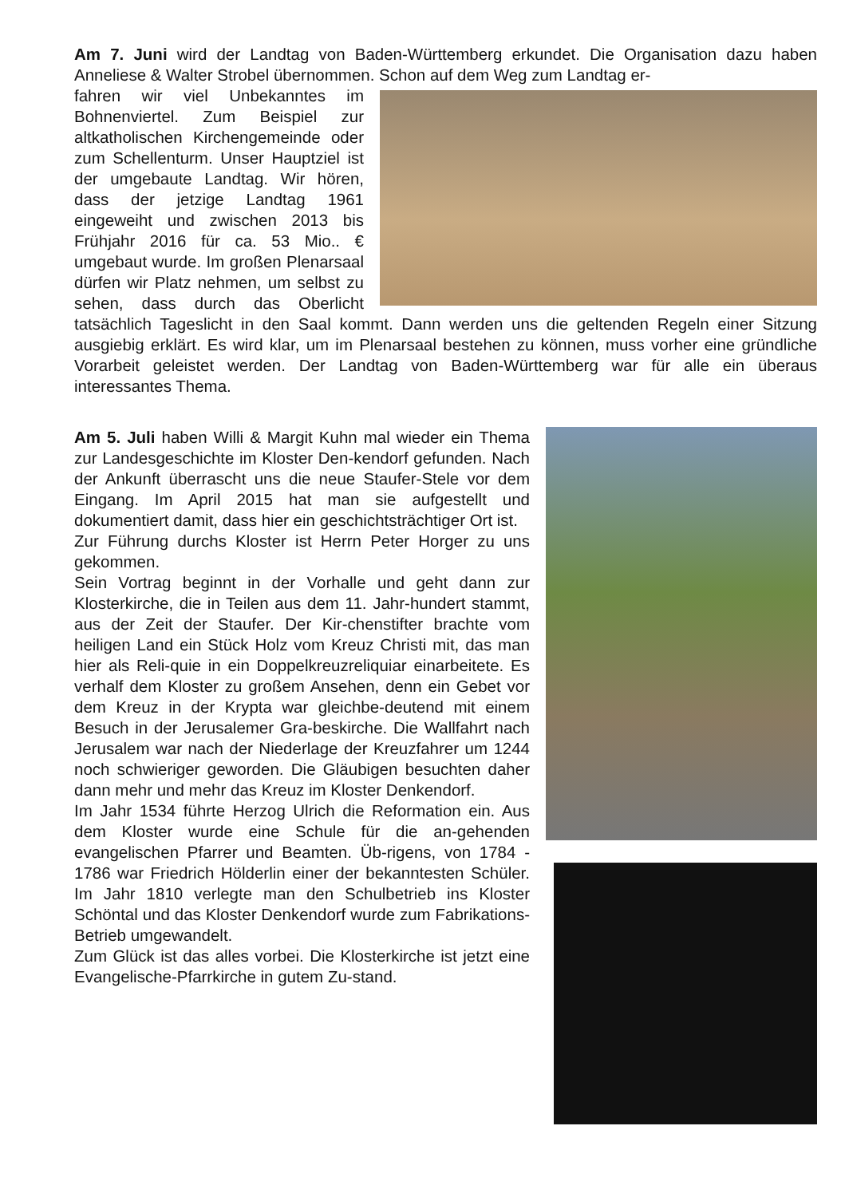Am 7. Juni wird der Landtag von Baden-Württemberg erkundet. Die Organisation dazu haben Anneliese & Walter Strobel übernommen. Schon auf dem Weg zum Landtag er-
fahren wir viel Unbekanntes im Bohnenviertel. Zum Beispiel zur altkatholischen Kirchengemeinde oder zum Schellenturm. Unser Hauptziel ist der umgebaute Landtag. Wir hören, dass der jetzige Landtag 1961 eingeweiht und zwischen 2013 bis Frühjahr 2016 für ca. 53 Mio.. € umgebaut wurde. Im großen Plenarsaal dürfen wir Platz nehmen, um selbst zu sehen, dass durch das Oberlicht tatsächlich Tageslicht in den Saal kommt. Dann werden uns die geltenden Regeln einer Sitzung ausgiebig erklärt. Es wird klar, um im Plenarsaal bestehen zu können, muss vorher eine gründliche Vorarbeit geleistet werden. Der Landtag von Baden-Württemberg war für alle ein überaus interessantes Thema.
Am 5. Juli haben Willi & Margit Kuhn mal wieder ein Thema zur Landesgeschichte im Kloster Den-kendorf gefunden. Nach der Ankunft überrascht uns die neue Staufer-Stele vor dem Eingang. Im April 2015 hat man sie aufgestellt und dokumentiert damit, dass hier ein geschichtsträchtiger Ort ist.
Zur Führung durchs Kloster ist Herrn Peter Horger zu uns gekommen.
Sein Vortrag beginnt in der Vorhalle und geht dann zur Klosterkirche, die in Teilen aus dem 11. Jahr-hundert stammt, aus der Zeit der Staufer. Der Kir-chenstifter brachte vom heiligen Land ein Stück Holz vom Kreuz Christi mit, das man hier als Reli-quie in ein Doppelkreuzreliquiar einarbeitete. Es verhalf dem Kloster zu großem Ansehen, denn ein Gebet vor dem Kreuz in der Krypta war gleichbe-deutend mit einem Besuch in der Jerusalemer Gra-beskirche. Die Wallfahrt nach Jerusalem war nach der Niederlage der Kreuzfahrer um 1244 noch schwieriger geworden. Die Gläubigen besuchten daher dann mehr und mehr das Kreuz im Kloster Denkendorf.
Im Jahr 1534 führte Herzog Ulrich die Reformation ein. Aus dem Kloster wurde eine Schule für die an-gehenden evangelischen Pfarrer und Beamten. Üb-rigens, von 1784 - 1786 war Friedrich Hölderlin einer der bekanntesten Schüler. Im Jahr 1810 verlegte man den Schulbetrieb ins Kloster Schöntal und das Kloster Denkendorf wurde zum Fabrikations-Betrieb umgewandelt.
Zum Glück ist das alles vorbei. Die Klosterkirche ist jetzt eine Evangelische-Pfarrkirche in gutem Zu-stand.